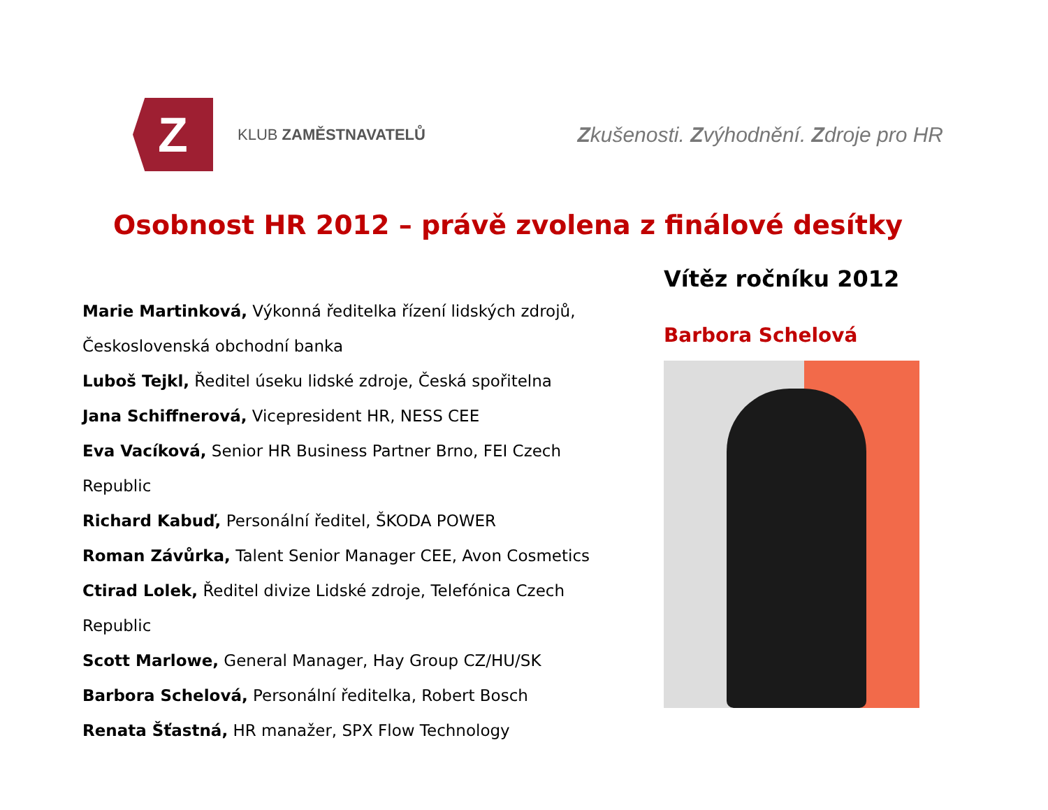Z
KLUB ZAMĚSTNAVATELŮ
Zkušenosti. Zvýhodnění. Zdroje pro HR
Osobnost HR 2012 – právě zvolena z finálové desítky
Marie Martinková, Výkonná ředitelka řízení lidských zdrojů, Československá obchodní banka
Luboš Tejkl, Ředitel úseku lidské zdroje, Česká spořitelna
Jana Schiffnerová, Vicepresident HR, NESS CEE
Eva Vacíková, Senior HR Business Partner Brno, FEI Czech Republic
Richard Kabuď, Personální ředitel, ŠKODA POWER
Roman Závůrka, Talent Senior Manager CEE, Avon Cosmetics
Ctirad Lolek, Ředitel divize Lidské zdroje, Telefónica Czech Republic
Scott Marlowe, General Manager, Hay Group CZ/HU/SK
Barbora Schelová, Personální ředitelka, Robert Bosch
Renata Šťastná, HR manažer, SPX Flow Technology
Vítěz ročníku 2012
Barbora Schelová